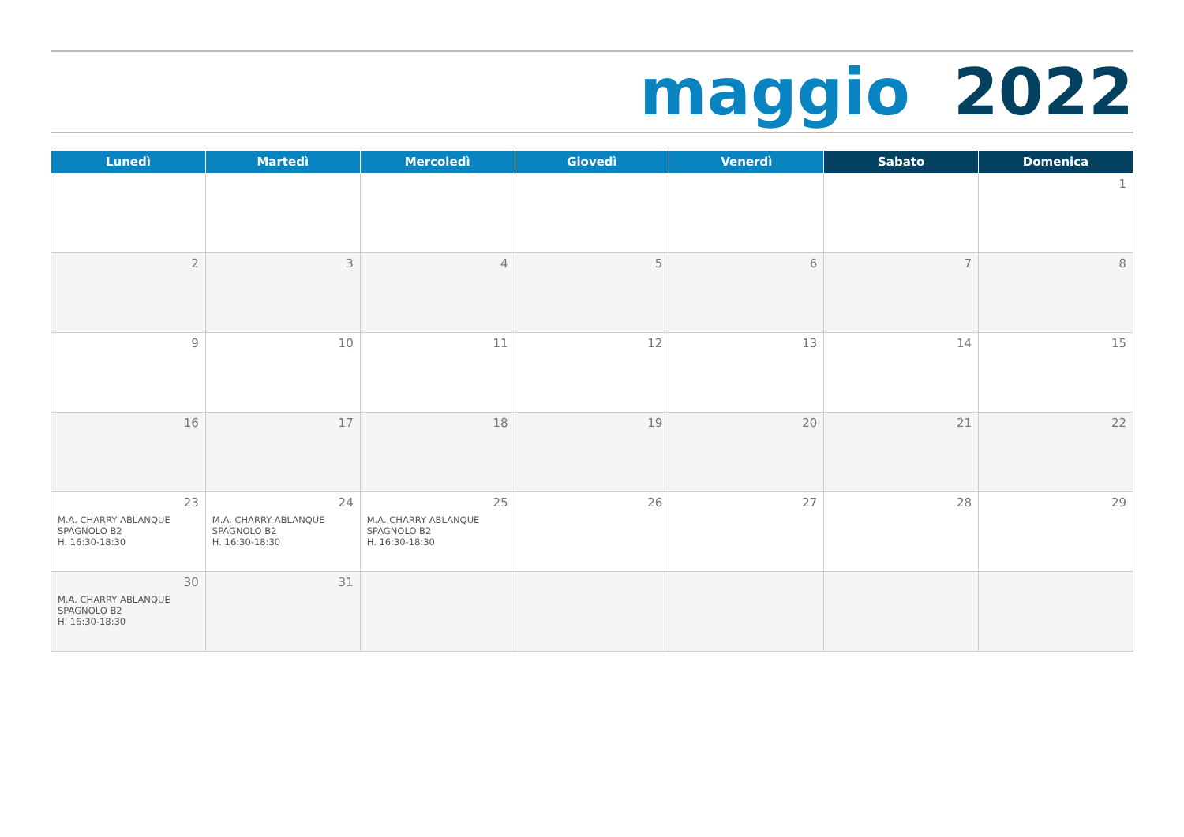maggio 2022
| Lunedì | Martedì | Mercoledì | Giovedì | Venerdì | Sabato | Domenica |
| --- | --- | --- | --- | --- | --- | --- |
| | | | | | | 1 |
| 2 | 3 | 4 | 5 | 6 | 7 | 8 |
| 9 | 10 | 11 | 12 | 13 | 14 | 15 |
| 16 | 17 | 18 | 19 | 20 | 21 | 22 |
| 23 M.A. CHARRY ABLANQUE SPAGNOLO B2 H. 16:30-18:30 | 24 M.A. CHARRY ABLANQUE SPAGNOLO B2 H. 16:30-18:30 | 25 M.A. CHARRY ABLANQUE SPAGNOLO B2 H. 16:30-18:30 | 26 | 27 | 28 | 29 |
| 30 M.A. CHARRY ABLANQUE SPAGNOLO B2 H. 16:30-18:30 | 31 | | | | | |